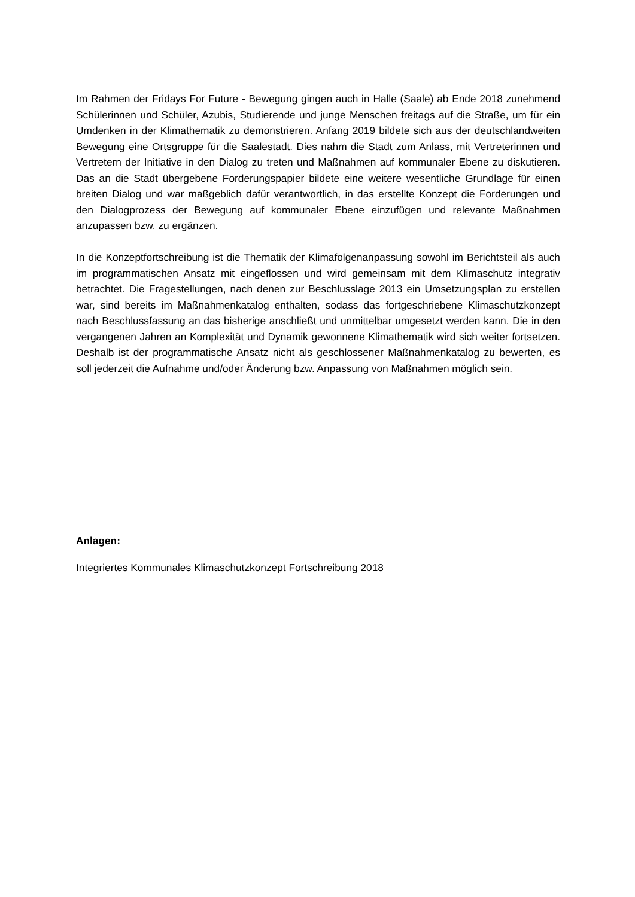Im Rahmen der Fridays For Future - Bewegung gingen auch in Halle (Saale) ab Ende 2018 zunehmend Schülerinnen und Schüler, Azubis, Studierende und junge Menschen freitags auf die Straße, um für ein Umdenken in der Klimathematik zu demonstrieren. Anfang 2019 bildete sich aus der deutschlandweiten Bewegung eine Ortsgruppe für die Saalestadt. Dies nahm die Stadt zum Anlass, mit Vertreterinnen und Vertretern der Initiative in den Dialog zu treten und Maßnahmen auf kommunaler Ebene zu diskutieren. Das an die Stadt übergebene Forderungspapier bildete eine weitere wesentliche Grundlage für einen breiten Dialog und war maßgeblich dafür verantwortlich, in das erstellte Konzept die Forderungen und den Dialogprozess der Bewegung auf kommunaler Ebene einzufügen und relevante Maßnahmen anzupassen bzw. zu ergänzen.
In die Konzeptfortschreibung ist die Thematik der Klimafolgenanpassung sowohl im Berichtsteil als auch im programmatischen Ansatz mit eingeflossen und wird gemeinsam mit dem Klimaschutz integrativ betrachtet. Die Fragestellungen, nach denen zur Beschlusslage 2013 ein Umsetzungsplan zu erstellen war, sind bereits im Maßnahmenkatalog enthalten, sodass das fortgeschriebene Klimaschutzkonzept nach Beschlussfassung an das bisherige anschließt und unmittelbar umgesetzt werden kann. Die in den vergangenen Jahren an Komplexität und Dynamik gewonnene Klimathematik wird sich weiter fortsetzen. Deshalb ist der programmatische Ansatz nicht als geschlossener Maßnahmenkatalog zu bewerten, es soll jederzeit die Aufnahme und/oder Änderung bzw. Anpassung von Maßnahmen möglich sein.
Anlagen:
Integriertes Kommunales Klimaschutzkonzept Fortschreibung 2018